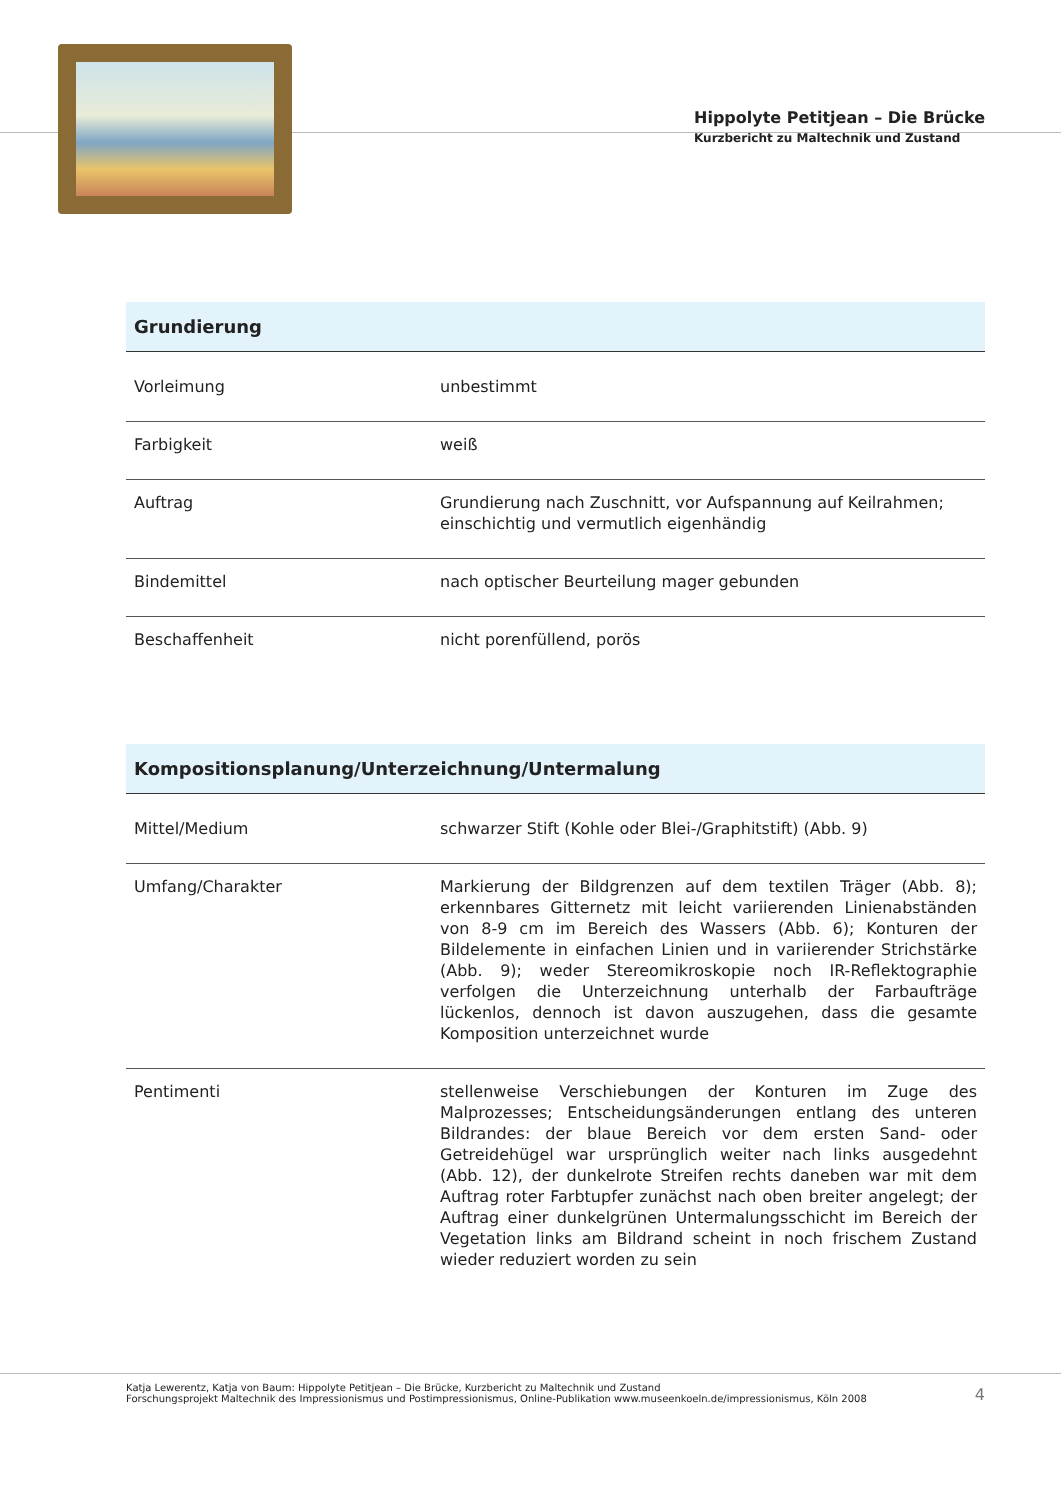Hippolyte Petitjean – Die Brücke
Kurzbericht zu Maltechnik und Zustand
| Grundierung | |
| --- | --- |
| Vorleimung | unbestimmt |
| Farbigkeit | weiß |
| Auftrag | Grundierung nach Zuschnitt, vor Aufspannung auf Keilrahmen; einschichtig und vermutlich eigenhändig |
| Bindemittel | nach optischer Beurteilung mager gebunden |
| Beschaffenheit | nicht porenfüllend, porös |
| Kompositionsplanung/Unterzeichnung/Untermalung | |
| --- | --- |
| Mittel/Medium | schwarzer Stift (Kohle oder Blei-/Graphitstift) (Abb. 9) |
| Umfang/Charakter | Markierung der Bildgrenzen auf dem textilen Träger (Abb. 8); erkennbares Gitternetz mit leicht variierenden Linienabständen von 8-9 cm im Bereich des Wassers (Abb. 6); Konturen der Bildelemente in einfachen Linien und in variierender Strichstärke (Abb. 9); weder Stereomikroskopie noch IR-Reflektographie verfolgen die Unterzeichnung unterhalb der Farbaufträge lückenlos, dennoch ist davon auszugehen, dass die gesamte Komposition unterzeichnet wurde |
| Pentimenti | stellenweise Verschiebungen der Konturen im Zuge des Malprozesses; Entscheidungsänderungen entlang des unteren Bildrandes: der blaue Bereich vor dem ersten Sand- oder Getreidehügel war ursprünglich weiter nach links ausgedehnt (Abb. 12), der dunkelrote Streifen rechts daneben war mit dem Auftrag roter Farbtupfer zunächst nach oben breiter angelegt; der Auftrag einer dunkelgrünen Untermalungsschicht im Bereich der Vegetation links am Bildrand scheint in noch frischem Zustand wieder reduziert worden zu sein |
Katja Lewerentz, Katja von Baum: Hippolyte Petitjean – Die Brücke, Kurzbericht zu Maltechnik und Zustand
Forschungsprojekt Maltechnik des Impressionismus und Postimpressionismus, Online-Publikation www.museenkoeln.de/impressionismus, Köln 2008
4